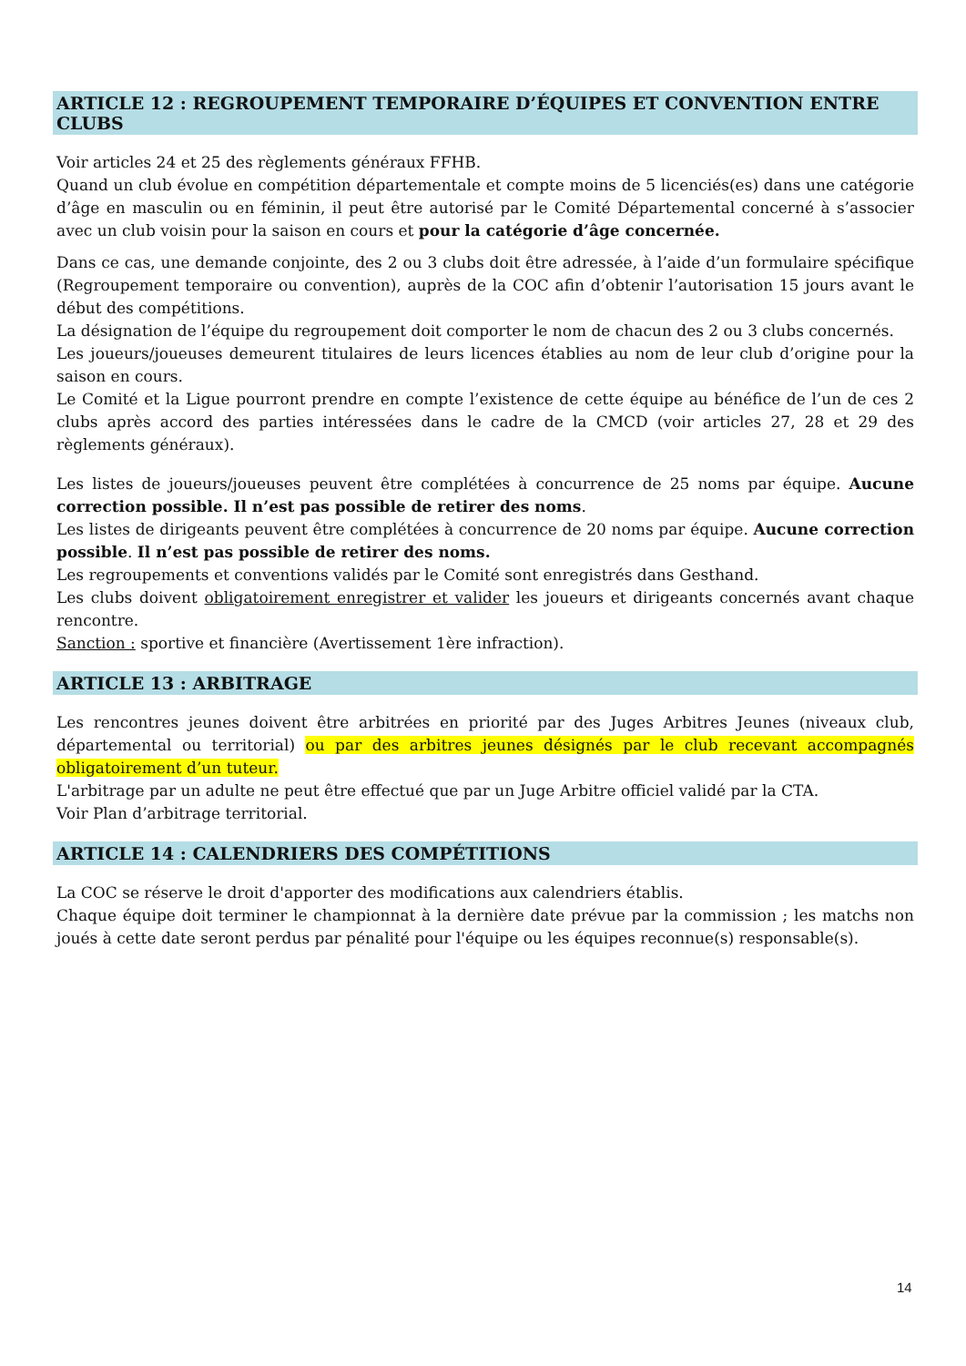ARTICLE 12 : REGROUPEMENT TEMPORAIRE D’ÉQUIPES ET CONVENTION ENTRE CLUBS
Voir articles 24 et 25 des règlements généraux FFHB.
Quand un club évolue en compétition départementale et compte moins de 5 licenciés(es) dans une catégorie d’âge en masculin ou en féminin, il peut être autorisé par le Comité Départemental concerné à s’associer avec un club voisin pour la saison en cours et pour la catégorie d’âge concernée.
Dans ce cas, une demande conjointe, des 2 ou 3 clubs doit être adressée, à l’aide d’un formulaire spécifique (Regroupement temporaire ou convention), auprès de la COC afin d’obtenir l’autorisation 15 jours avant le début des compétitions.
La désignation de l’équipe du regroupement doit comporter le nom de chacun des 2 ou 3 clubs concernés.
Les joueurs/joueuses demeurent titulaires de leurs licences établies au nom de leur club d’origine pour la saison en cours.
Le Comité et la Ligue pourront prendre en compte l’existence de cette équipe au bénéfice de l’un de ces 2 clubs après accord des parties intéressées dans le cadre de la CMCD (voir articles 27, 28 et 29 des règlements généraux).
Les listes de joueurs/joueuses peuvent être complétées à concurrence de 25 noms par équipe. Aucune correction possible. Il n’est pas possible de retirer des noms.
Les listes de dirigeants peuvent être complétées à concurrence de 20 noms par équipe. Aucune correction possible. Il n’est pas possible de retirer des noms.
Les regroupements et conventions validés par le Comité sont enregistrés dans Gesthand.
Les clubs doivent obligatoirement enregistrer et valider les joueurs et dirigeants concernés avant chaque rencontre.
Sanction : sportive et financière (Avertissement 1ère infraction).
ARTICLE 13 : ARBITRAGE
Les rencontres jeunes doivent être arbitrées en priorité par des Juges Arbitres Jeunes (niveaux club, départemental ou territorial) ou par des arbitres jeunes désignés par le club recevant accompagnés obligatoirement d’un tuteur.
L'arbitrage par un adulte ne peut être effectué que par un Juge Arbitre officiel validé par la CTA.
Voir Plan d’arbitrage territorial.
ARTICLE 14 : CALENDRIERS DES COMPÉTITIONS
La COC se réserve le droit d'apporter des modifications aux calendriers établis.
Chaque équipe doit terminer le championnat à la dernière date prévue par la commission ; les matchs non joués à cette date seront perdus par pénalité pour l'équipe ou les équipes reconnue(s) responsable(s).
14